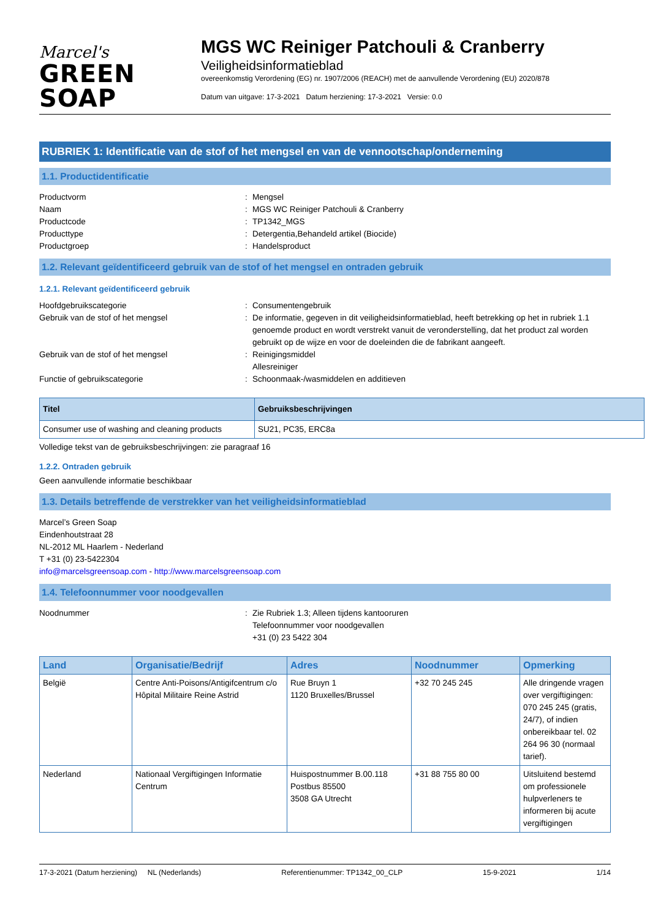Marcel's
GREEN SOAP
MGS WC Reiniger Patchouli & Cranberry
Veiligheidsinformatieblad
overeenkomstig Verordening (EG) nr. 1907/2006 (REACH) met de aanvullende Verordening (EU) 2020/878
Datum van uitgave: 17-3-2021 Datum herziening: 17-3-2021 Versie: 0.0
RUBRIEK 1: Identificatie van de stof of het mengsel en van de vennootschap/onderneming
1.1. Productidentificatie
Productvorm: Mengsel Naam: MGS WC Reiniger Patchouli & Cranberry Productcode: TP1342_MGS Producttype: Detergentia,Behandeld artikel (Biocide) Productgroep: Handelsproduct
1.2. Relevant geïdentificeerd gebruik van de stof of het mengsel en ontraden gebruik
1.2.1. Relevant geïdentificeerd gebruik
Hoofdgebruikscategorie: Consumentengebruik Gebruik van de stof of het mengsel: De informatie, gegeven in dit veiligheidsinformatieblad, heeft betrekking op het in rubriek 1.1 genoemde product en wordt verstrekt vanuit de veronderstelling, dat het product zal worden gebruikt op de wijze en voor de doeleinden die de fabrikant aangeeft. Gebruik van de stof of het mengsel: Reinigingsmiddel
Allesreiniger Functie of gebruikscategorie: Schoonmaak-/wasmiddelen en additieven
| Titel | Gebruiksbeschrijvingen |
| --- | --- |
| Consumer use of washing and cleaning products | SU21, PC35, ERC8a |
Volledige tekst van de gebruiksbeschrijvingen: zie paragraaf 16
1.2.2. Ontraden gebruik
Geen aanvullende informatie beschikbaar
1.3. Details betreffende de verstrekker van het veiligheidsinformatieblad
Marcel’s Green Soap
Eindenhoutstraat 28
NL-2012 ML Haarlem - Nederland
T +31 (0) 23-5422304
info@marcelsgreensoap.com - http://www.marcelsgreensoap.com
1.4. Telefoonnummer voor noodgevallen
Noodnummer: Zie Rubriek 1.3; Alleen tijdens kantooruren
Telefoonnummer voor noodgevallen
+31 (0) 23 5422 304
| Land | Organisatie/Bedrijf | Adres | Noodnummer | Opmerking |
| --- | --- | --- | --- | --- |
| België | Centre Anti-Poisons/Antigifcentrum c/o Hôpital Militaire Reine Astrid | Rue Bruyn 1 1120 Bruxelles/Brussel | +32 70 245 245 | Alle dringende vragen over vergiftigingen: 070 245 245 (gratis, 24/7), of indien onbereikbaar tel. 02 264 96 30 (normaal tarief). |
| Nederland | Nationaal Vergiftigingen Informatie Centrum | Huispostnummer B.00.118 Postbus 85500 3508 GA Utrecht | +31 88 755 80 00 | Uitsluitend bestemd om professionele hulpverleners te informeren bij acute vergiftigingen |
17-3-2021 (Datum herziening) NL (Nederlands) Referentienummer: TP1342_00_CLP 15-9-2021 1/14